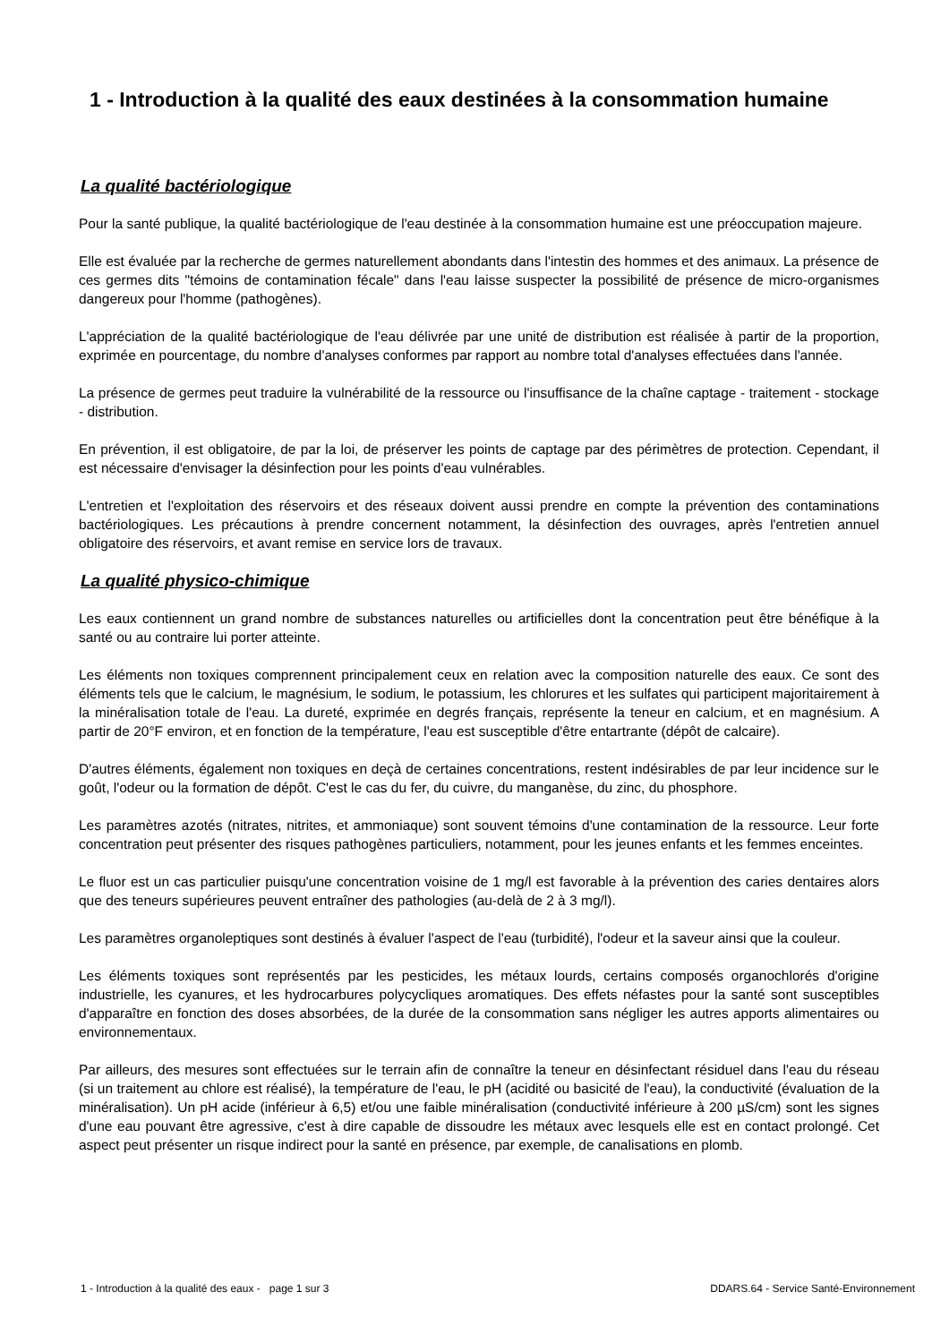1 - Introduction à la qualité des eaux destinées à la consommation humaine
La qualité bactériologique
Pour la santé publique, la qualité bactériologique de l'eau destinée à la consommation humaine est une préoccupation majeure.
Elle est évaluée par la recherche de germes naturellement abondants dans l'intestin des hommes et des animaux. La présence de ces germes dits "témoins de contamination fécale" dans l'eau laisse suspecter la possibilité de présence de micro-organismes dangereux pour l'homme (pathogènes).
L'appréciation de la qualité bactériologique de l'eau délivrée par une unité de distribution est réalisée à partir de la proportion, exprimée en pourcentage, du nombre d'analyses conformes par rapport au nombre total d'analyses effectuées dans l'année.
La présence de germes peut traduire la vulnérabilité de la ressource ou l'insuffisance de la chaîne captage - traitement - stockage - distribution.
En prévention, il est obligatoire, de par la loi, de préserver les points de captage par des périmètres de protection. Cependant, il est nécessaire d'envisager la désinfection pour les points d'eau vulnérables.
L'entretien et l'exploitation des réservoirs et des réseaux doivent aussi prendre en compte la prévention des contaminations bactériologiques. Les précautions à prendre concernent notamment, la désinfection des ouvrages, après l'entretien annuel obligatoire des réservoirs, et avant remise en service lors de travaux.
La qualité physico-chimique
Les eaux contiennent un grand nombre de substances naturelles ou artificielles dont la concentration peut être bénéfique à la santé ou au contraire lui porter atteinte.
Les éléments non toxiques comprennent principalement ceux en relation avec la composition naturelle des eaux. Ce sont des éléments tels que le calcium, le magnésium, le sodium, le potassium, les chlorures et les sulfates qui participent majoritairement à la minéralisation totale de l'eau. La dureté, exprimée en degrés français, représente la teneur en calcium, et en magnésium. A partir de 20°F environ, et en fonction de la température, l'eau est susceptible d'être entartrante (dépôt de calcaire).
D'autres éléments, également non toxiques en deçà de certaines concentrations, restent indésirables de par leur incidence sur le goût, l'odeur ou la formation de dépôt. C'est le cas du fer, du cuivre, du manganèse, du zinc, du phosphore.
Les paramètres azotés (nitrates, nitrites, et ammoniaque) sont souvent témoins d'une contamination de la ressource. Leur forte concentration peut présenter des risques pathogènes particuliers, notamment, pour les jeunes enfants et les femmes enceintes.
Le fluor est un cas particulier puisqu'une concentration voisine de 1 mg/l est favorable à la prévention des caries dentaires alors que des teneurs supérieures peuvent entraîner des pathologies (au-delà de 2 à 3 mg/l).
Les paramètres organoleptiques sont destinés à évaluer l'aspect de l'eau (turbidité), l'odeur et la saveur ainsi que la couleur.
Les éléments toxiques sont représentés par les pesticides, les métaux lourds, certains composés organochlorés d'origine industrielle, les cyanures, et les hydrocarbures polycycliques aromatiques. Des effets néfastes pour la santé sont susceptibles d'apparaître en fonction des doses absorbées, de la durée de la consommation sans négliger les autres apports alimentaires ou environnementaux.
Par ailleurs, des mesures sont effectuées sur le terrain afin de connaître la teneur en désinfectant résiduel dans l'eau du réseau (si un traitement au chlore est réalisé), la température de l'eau, le pH (acidité ou basicité de l'eau), la conductivité (évaluation de la minéralisation). Un pH acide (inférieur à 6,5) et/ou une faible minéralisation (conductivité inférieure à 200 µS/cm) sont les signes d'une eau pouvant être agressive, c'est à dire capable de dissoudre les métaux avec lesquels elle est en contact prolongé. Cet aspect peut présenter un risque indirect pour la santé en présence, par exemple, de canalisations en plomb.
1 - Introduction à la qualité des eaux - page 1 sur 3 DDARS.64 - Service Santé-Environnement